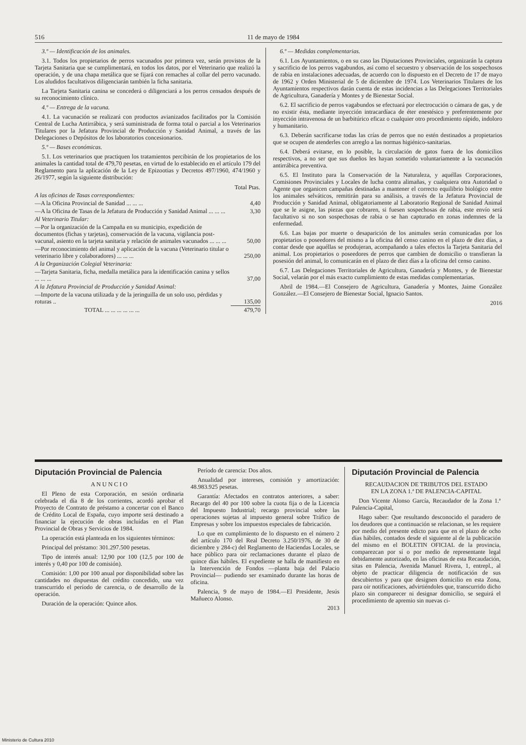516 11 de mayo de 1984
3.º — Identificación de los animales.
3.1. Todos los propietarios de perros vacunados por primera vez, serán provistos de la Tarjeta Sanitaria que se cumplimentará, en todos los datos, por el Veterinario que realizó la operación, y de una chapa metálica que se fijará con remaches al collar del perro vacunado. Los aludidos facultativos diligenciarán también la ficha sanitaria.
La Tarjeta Sanitaria canina se concederá o diligenciará a los perros censados después de su reconocimiento clínico.
4.º — Entrega de la vacuna.
4.1. La vacunación se realizará con productos avianizados facilitados por la Comisión Central de Lucha Antirrábica, y será suministrada de forma total o parcial a los Veterinarios Titulares por la Jefatura Provincial de Producción y Sanidad Animal, a través de las Delegaciones o Depósitos de los laboratorios concesionarios.
5.º — Bases económicas.
5.1. Los veterinarios que practiquen los tratamientos percibirán de los propietarios de los animales la cantidad total de 479,70 pesetas, en virtud de lo establecido en el artículo 179 del Reglamento para la aplicación de la Ley de Epizootias y Decretos 497/1960, 474/1960 y 26/1977, según la siguiente distribución:
| | Total Ptas. |
| A las oficinas de Tasas correspondientes: | |
| —A la Oficina Provincial de Sanidad ... ... ... | 4,40 |
| —A la Oficina de Tasas de la Jefatura de Producción y Sanidad Animal ... ... ... | 3,30 |
| Al Veterinario Titular: | |
| —Por la organización de la Campaña en su municipio, expedición de documentos (fichas y tarjetas), conservación de la vacuna, vigilancia post-vacunal, asiento en la tarjeta sanitaria y relación de animales vacunados ... ... ... | 50,00 |
| —Por reconocimiento del animal y aplicación de la vacuna (Veterinario titular o veterinario libre y colaboradores) ... ... ... | 250,00 |
| A la Organización Colegial Veterinaria: | |
| —Tarjeta Sanitaria, ficha, medalla metálica para la identificación canina y sellos ... ... ... | 37,00 |
| A la Jefatura Provincial de Producción y Sanidad Animal: | |
| —Importe de la vacuna utilizada y de la jeringuilla de un solo uso, pérdidas y roturas .. | 135,00 |
| TOTAL ... ... ... ... ... ... | 479,70 |
6.º — Medidas complementarias.
6.1. Los Ayuntamientos, o en su caso las Diputaciones Provinciales, organizarán la captura y sacrificio de los perros vagabundos, así como el secuestro y observación de los sospechosos de rabia en instalaciones adecuadas, de acuerdo con lo dispuesto en el Decreto de 17 de mayo de 1962 y Orden Ministerial de 5 de diciembre de 1974. Los Veterinarios Titulares de los Ayuntamientos respectivos darán cuenta de estas incidencias a las Delegaciones Territoriales de Agricultura, Ganadería y Montes y de Bienestar Social.
6.2. El sacrificio de perros vagabundos se efectuará por electrocución o cámara de gas, y de no existir ésta, mediante inyección intracardíaca de éter enestésico y preferentemente por inyección intravenosa de un barbitúrico eficaz o cualquier otro procedimiento rápido, indoloro y humanitario.
6.3. Deberán sacrificarse todas las crías de perros que no estén destinados a propietarios que se ocupen de atenderles con arreglo a las normas higiénico-sanitarias.
6.4. Deberá evitarse, en lo posible, la circulación de gatos fuera de los domicilios respectivos, a no ser que sus dueños les hayan sometido voluntariamente a la vacunación antirrábica preventiva.
6.5. El Instituto para la Conservación de la Naturaleza, y aquéllas Corporaciones, Comisiones Provinciales y Locales de lucha contra alimañas, y cualquiera otra Autoridad o Agente que organicen campañas destinadas a mantener el correcto equilibrio biológico entre los animales selváticos, remitirán para su análisis, a través de la Jefatura Provincial de Producción y Sanidad Animal, obligatoriamente al Laboratorio Regional de Sanidad Animal que se le asigne, las piezas que cobraren, si fuesen sospechosas de rabia, este envío será facultativo si no son sospechosas de rabia o se han capturado en zonas indemnes de la enfermedad.
6.6. Las bajas por muerte o desaparición de los animales serán comunicadas por los propietarios o poseedores del mismo a la oficina del censo canino en el plazo de diez días, a contar desde que aquéllas se produjeran, acompañando a tales efectos la Tarjeta Sanitaria del animal. Los propietarios o poseedores de perros que cambien de domicilio o transfieran la posesión del animal, lo comunicarán en el plazo de diez días a la oficina del censo canino.
6.7. Las Delegaciones Territoriales de Agricultura, Ganadería y Montes, y de Bienestar Social, velarán por el más exacto cumplimiento de estas medidas complementarias.
Abril de 1984.—El Consejero de Agricultura, Ganadería y Montes, Jaime González González.—El Consejero de Bienestar Social, Ignacio Santos.
2016
Diputación Provincial de Palencia
A N U N C I O
El Pleno de esta Corporación, en sesión ordinaria celebrada el día 8 de los corrientes, acordó aprobar el Proyecto de Contrato de préstamo a concertar con el Banco de Crédito Local de España, cuyo importe será destinado a financiar la ejecución de obras incluídas en el Plan Provincial de Obras y Servicios de 1984.
La operación está planteada en los siguientes términos:
Principal del préstamo: 301.297.500 pesetas.
Tipo de interés anual: 12,90 por 100 (12,5 por 100 de interés y 0,40 por 100 de comisión).
Comisión: 1,00 por 100 anual por disponibilidad sobre las cantidades no dispuestas del crédito concedido, una vez transcurrido el período de carencia, o de desarrollo de la operación.
Duración de la operación: Quince años.
Período de carencia: Dos años.
Anualidad por intereses, comisión y amortización: 48.983.925 pesetas.
Garantía: Afectados en contratos anteriores, a saber: Recargo del 40 por 100 sobre la cuota fija o de la Licencia del Impuesto Industrial; recargo provincial sobre las operaciones sujetas al impuesto general sobre Tráfico de Empresas y sobre los impuestos especiales de fabricación.
Lo que en cumplimiento de lo dispuesto en el número 2 del artículo 170 del Real Decreto 3.250/1976, de 30 de diciembre y 284-c) del Reglamento de Haciendas Locales, se hace público para oir reclamaciones durante el plazo de quince días hábiles. El expediente se halla de manifiesto en la Intervención de Fondos —planta baja del Palacio Provincial— pudiendo ser examinado durante las horas de oficina.
Palencia, 9 de mayo de 1984.—El Presidente, Jesús Mañueco Alonso.
2013
Diputación Provincial de Palencia
RECAUDACION DE TRIBUTOS DEL ESTADO
EN LA ZONA 1.ª DE PALENCIA-CAPITAL
Don Vicente Alonso García, Recaudador de la Zona 1.ª Palencia-Capital,
Hago saber: Que resultando desconocido el paradero de los deudores que a continuación se relacionan, se les requiere por medio del presente edicto para que en el plazo de ocho días hábiles, contados desde el siguiente al de la publicación del mismo en el BOLETIN OFICIAL de la provincia, comparezcan por sí o por medio de representante legal debidamente autorizado, en las oficinas de esta Recaudación, sitas en Palencia, Avenida Manuel Rivera, 1, entrepl., al objeto de practicar diligencia de notificación de sus descubiertos y para que designen domicilio en esta Zona, para oir notificaciones, advirtiéndoles que, transcurrido dicho plazo sin comparecer ni designar domicilio, se seguirá el procedimiento de apremio sin nuevas ci-
Ministerio de Cultura 2010